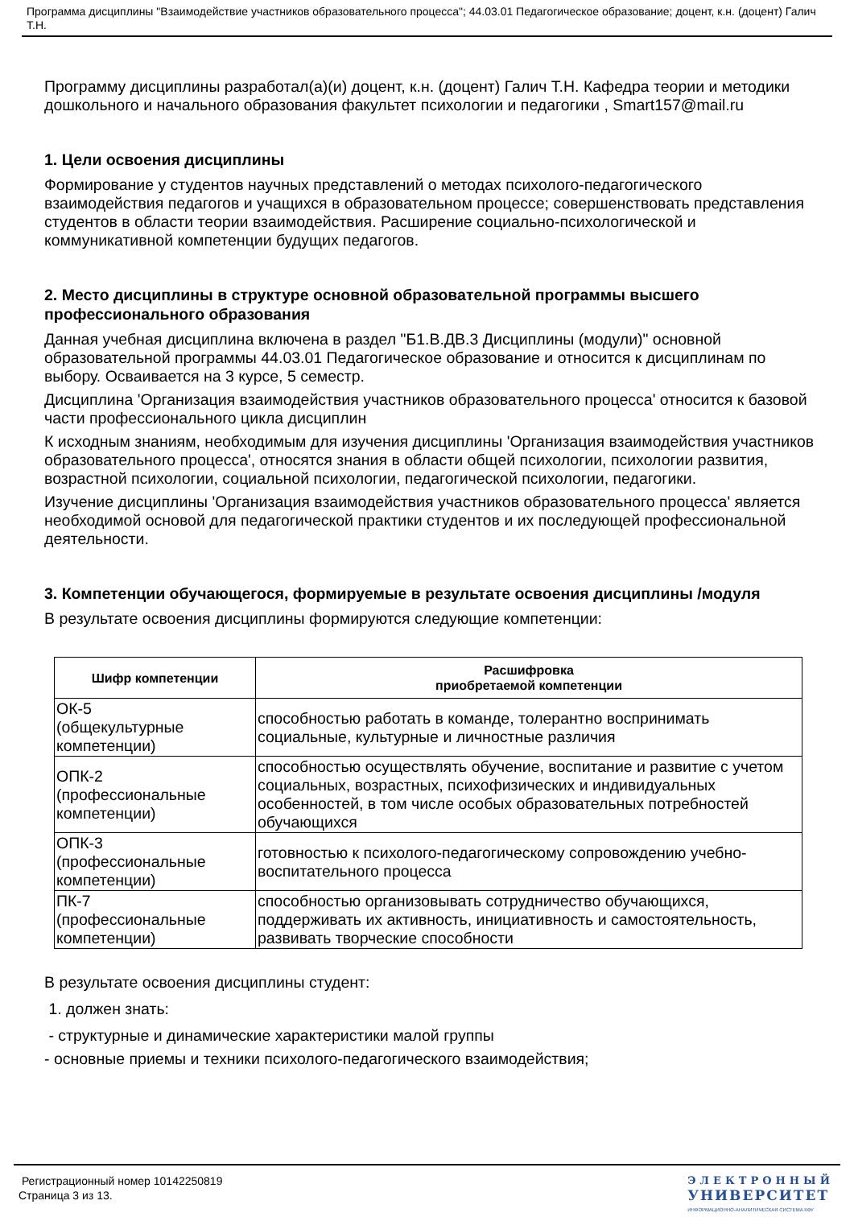Программа дисциплины "Взаимодействие участников образовательного процесса"; 44.03.01 Педагогическое образование; доцент, к.н. (доцент) Галич Т.Н.
Программу дисциплины разработал(а)(и) доцент, к.н. (доцент) Галич Т.Н. Кафедра теории и методики дошкольного и начального образования факультет психологии и педагогики , Smart157@mail.ru
1. Цели освоения дисциплины
Формирование у студентов научных представлений о методах психолого-педагогического взаимодействия педагогов и учащихся в образовательном процессе; совершенствовать представления студентов в области теории взаимодействия. Расширение социально-психологической и коммуникативной компетенции будущих педагогов.
2. Место дисциплины в структуре основной образовательной программы высшего профессионального образования
Данная учебная дисциплина включена в раздел "Б1.В.ДВ.3 Дисциплины (модули)" основной образовательной программы 44.03.01 Педагогическое образование и относится к дисциплинам по выбору. Осваивается на 3 курсе, 5 семестр.
Дисциплина 'Организация взаимодействия участников образовательного процесса' относится к базовой части профессионального цикла дисциплин
К исходным знаниям, необходимым для изучения дисциплины 'Организация взаимодействия участников образовательного процесса', относятся знания в области общей психологии, психологии развития, возрастной психологии, социальной психологии, педагогической психологии, педагогики.
Изучение дисциплины 'Организация взаимодействия участников образовательного процесса' является необходимой основой для педагогической практики студентов и их последующей профессиональной деятельности.
3. Компетенции обучающегося, формируемые в результате освоения дисциплины /модуля
В результате освоения дисциплины формируются следующие компетенции:
| Шифр компетенции | Расшифровка приобретаемой компетенции |
| --- | --- |
| ОК-5 (общекультурные компетенции) | способностью работать в команде, толерантно воспринимать социальные, культурные и личностные различия |
| ОПК-2 (профессиональные компетенции) | способностью осуществлять обучение, воспитание и развитие с учетом социальных, возрастных, психофизических и индивидуальных особенностей, в том числе особых образовательных потребностей обучающихся |
| ОПК-3 (профессиональные компетенции) | готовностью к психолого-педагогическому сопровождению учебно-воспитательного процесса |
| ПК-7 (профессиональные компетенции) | способностью организовывать сотрудничество обучающихся, поддерживать их активность, инициативность и самостоятельность, развивать творческие способности |
В результате освоения дисциплины студент:
1. должен знать:
- структурные и динамические характеристики малой группы
- основные приемы и техники психолого-педагогического взаимодействия;
Регистрационный номер 10142250819
Страница 3 из 13.
ЭЛЕКТРОННЫЙ
УНИВЕРСИТЕТ
ИНФОРМАЦИОННО-АНАЛИТИЧЕСКАЯ СИСТЕМА КФУ